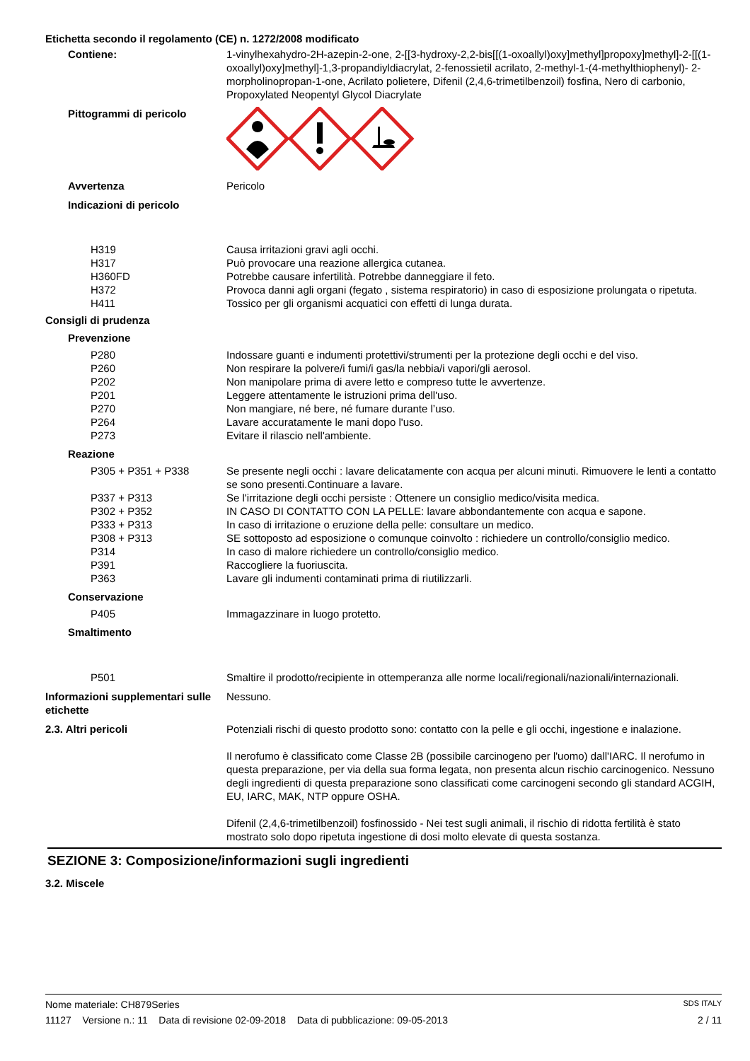Etichetta secondo il regolamento (CE) n. 1272/2008 modificato
Contiene: 1-vinylhexahydro-2H-azepin-2-one, 2-[[3-hydroxy-2,2-bis[[(1-oxoallyl)oxy]methyl]propoxy]methyl]-2-[[(1-oxoallyl)oxy]methyl]-1,3-propandiyldiacrylat, 2-fenossietil acrilato, 2-methyl-1-(4-methylthiophenyl)- 2-morpholinopropan-1-one, Acrilato polietere, Difenil (2,4,6-trimetilbenzoil) fosfina, Nero di carbonio, Propoxylated Neopentyl Glycol Diacrylate
Pittogrammi di pericolo
Avvertenza Pericolo
Indicazioni di pericolo
H319 Causa irritazioni gravi agli occhi.
H317 Può provocare una reazione allergica cutanea.
H360FD Potrebbe causare infertilità. Potrebbe danneggiare il feto.
H372 Provoca danni agli organi (fegato , sistema respiratorio) in caso di esposizione prolungata o ripetuta.
H411 Tossico per gli organismi acquatici con effetti di lunga durata.
Consigli di prudenza
Prevenzione
P280 Indossare guanti e indumenti protettivi/strumenti per la protezione degli occhi e del viso.
P260 Non respirare la polvere/i fumi/i gas/la nebbia/i vapori/gli aerosol.
P202 Non manipolare prima di avere letto e compreso tutte le avvertenze.
P201 Leggere attentamente le istruzioni prima dell'uso.
P270 Non mangiare, né bere, né fumare durante l’uso.
P264 Lavare accuratamente le mani dopo l'uso.
P273 Evitare il rilascio nell'ambiente.
Reazione
P305 + P351 + P338 Se presente negli occhi : lavare delicatamente con acqua per alcuni minuti. Rimuovere le lenti a contatto se sono presenti.Continuare a lavare.
P337 + P313 Se l'irritazione degli occhi persiste : Ottenere un consiglio medico/visita medica.
P302 + P352 IN CASO DI CONTATTO CON LA PELLE: lavare abbondantemente con acqua e sapone.
P333 + P313 In caso di irritazione o eruzione della pelle: consultare un medico.
P308 + P313 SE sottoposto ad esposizione o comunque coinvolto : richiedere un controllo/consiglio medico.
P314 In caso di malore richiedere un controllo/consiglio medico.
P391 Raccogliere la fuoriuscita.
P363 Lavare gli indumenti contaminati prima di riutilizzarli.
Conservazione
P405 Immagazzinare in luogo protetto.
Smaltimento
P501 Smaltire il prodotto/recipiente in ottemperanza alle norme locali/regionali/nazionali/internazionali.
Informazioni supplementari sulle etichette
Nessuno.
2.3. Altri pericoli Potenziali rischi di questo prodotto sono: contatto con la pelle e gli occhi, ingestione e inalazione.
Il nerofumo è classificato come Classe 2B (possibile carcinogeno per l'uomo) dall'IARC. Il nerofumo in questa preparazione, per via della sua forma legata, non presenta alcun rischio carcinogenico. Nessuno degli ingredienti di questa preparazione sono classificati come carcinogeni secondo gli standard ACGIH, EU, IARC, MAK, NTP oppure OSHA.
Difenil (2,4,6-trimetilbenzoil) fosfinossido - Nei test sugli animali, il rischio di ridotta fertilità è stato mostrato solo dopo ripetuta ingestione di dosi molto elevate di questa sostanza.
SEZIONE 3: Composizione/informazioni sugli ingredienti
3.2. Miscele
Nome materiale: CH879Series SDS ITALY
11127 Versione n.: 11 Data di revisione 02-09-2018 Data di pubblicazione: 09-05-2013 2 / 11